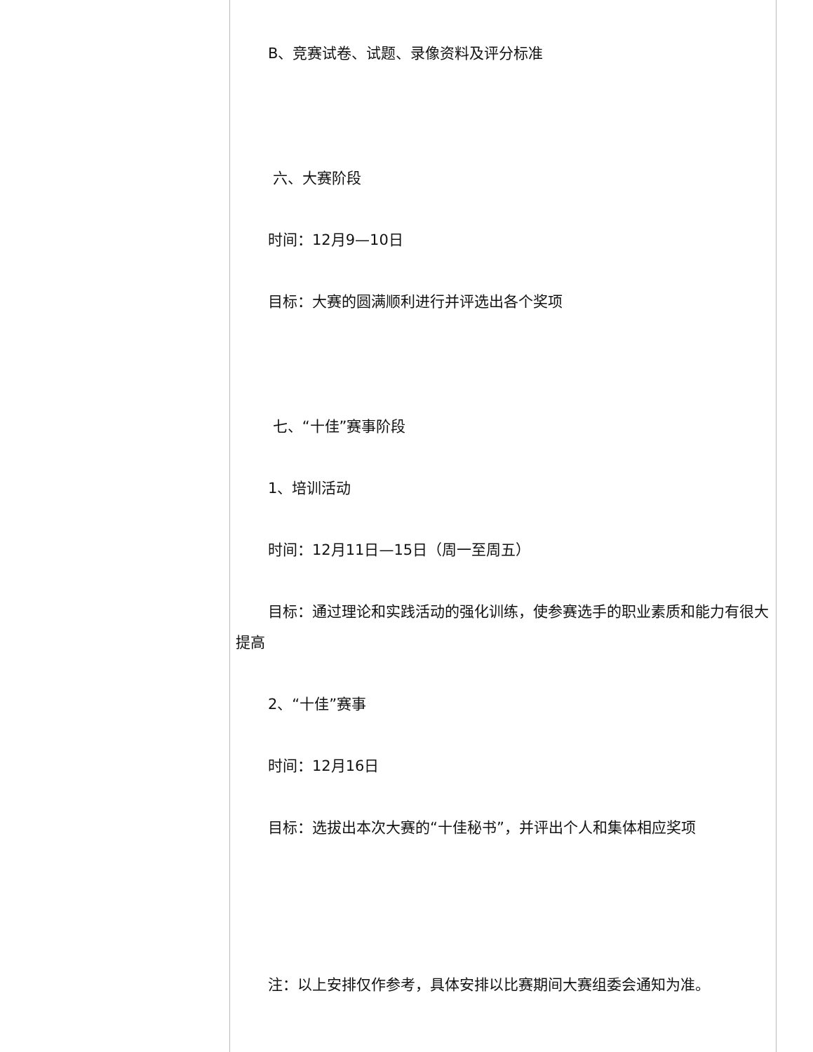B、竞赛试卷、试题、录像资料及评分标准
六、大赛阶段
时间：12月9—10日
目标：大赛的圆满顺利进行并评选出各个奖项
七、“十佳”赛事阶段
1、培训活动
时间：12月11日—15日（周一至周五）
目标：通过理论和实践活动的强化训练，使参赛选手的职业素质和能力有很大提高
2、“十佳”赛事
时间：12月16日
目标：选拔出本次大赛的“十佳秘书”，并评出个人和集体相应奖项
注：以上安排仅作参考，具体安排以比赛期间大赛组委会通知为准。